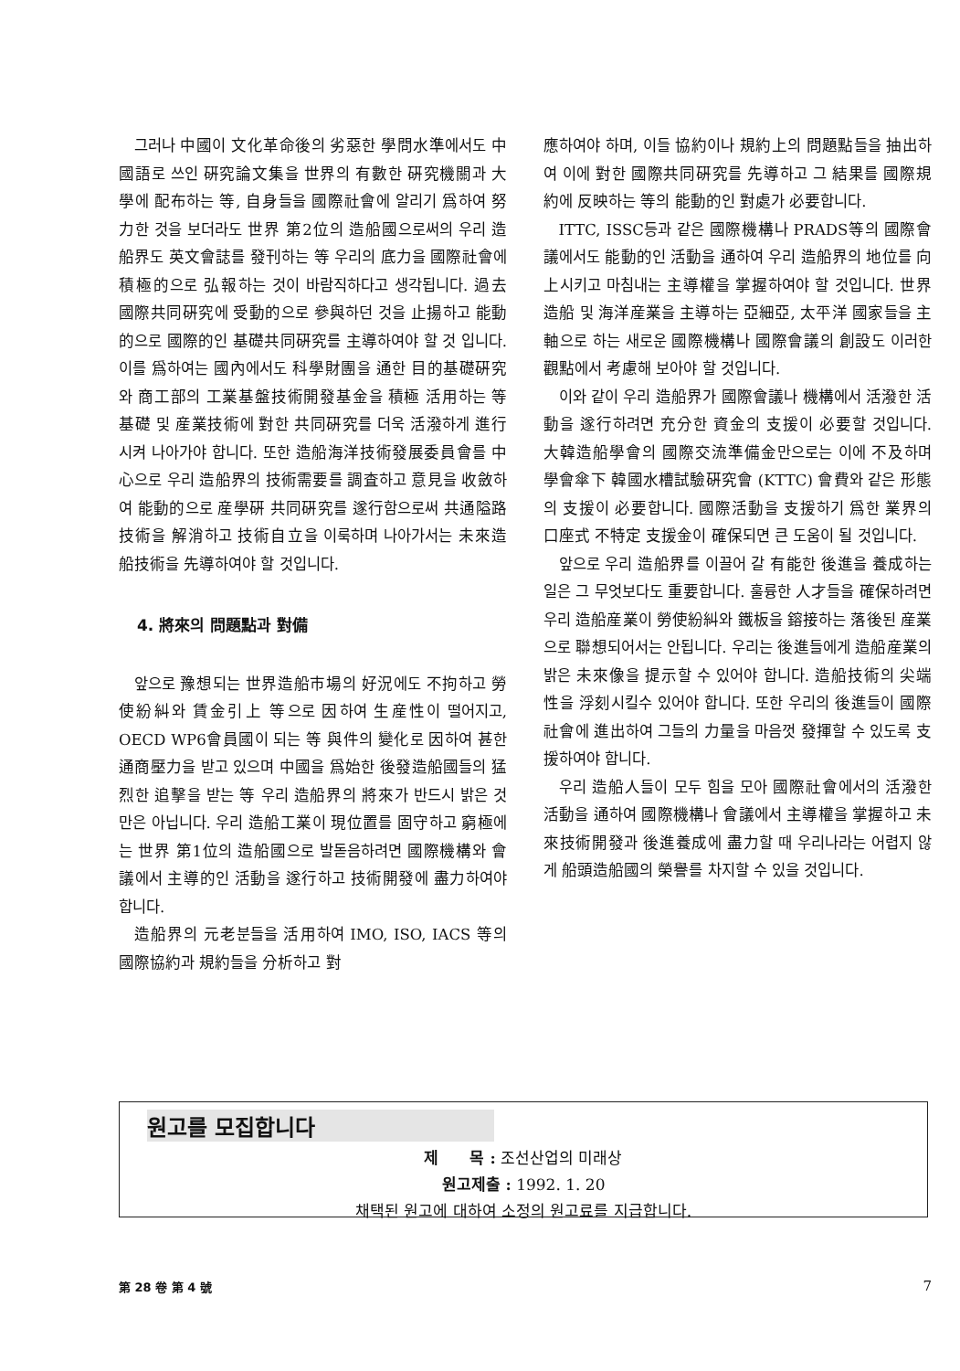그러나 中國이 文化革命後의 劣惡한 學問水準에서도 中國語로 쓰인 硏究論文集을 世界의 有數한 硏究機關과 大學에 配布하는 等, 自身들을 國際社會에 알리기 爲하여 努力한 것을 보더라도 世界 第2位의 造船國으로써의 우리 造船界도 英文會誌를 發刊하는 等 우리의 底力을 國際社會에 積極的으로 弘報하는 것이 바람직하다고 생각됩니다. 過去 國際共同硏究에 受動的으로 參與하던 것을 止揚하고 能動的으로 國際的인 基礎共同硏究를 主導하여야 할 것 입니다. 이를 爲하여는 國內에서도 科學財團을 通한 目的基礎硏究와 商工部의 工業基盤技術開發基金을 積極 活用하는 等 基礎 및 産業技術에 對한 共同硏究를 더욱 活潑하게 進行시켜 나아가야 합니다. 또한 造船海洋技術發展委員會를 中心으로 우리 造船界의 技術需要를 調査하고 意見을 收斂하여 能動的으로 産學硏 共同硏究를 遂行함으로써 共通隘路技術을 解消하고 技術自立을 이룩하며 나아가서는 未來造船技術을 先導하여야 할 것입니다.
4. 將來의 問題點과 對備
앞으로 豫想되는 世界造船市場의 好況에도 不拘하고 勞使紛糾와 賃金引上 等으로 因하여 生産性이 떨어지고, OECD WP6會員國이 되는 等 與件의 變化로 因하여 甚한 通商壓力을 받고 있으며 中國을 爲始한 後發造船國들의 猛烈한 追擊을 받는 等 우리 造船界의 將來가 반드시 밝은 것만은 아닙니다. 우리 造船工業이 現位置를 固守하고 窮極에는 世界 第1位의 造船國으로 발돋음하려면 國際機構와 會議에서 主導的인 活動을 遂行하고 技術開發에 盡力하여야 합니다.
造船界의 元老분들을 活用하여 IMO, ISO, IACS 等의 國際協約과 規約들을 分析하고 對
應하여야 하며, 이들 協約이나 規約上의 問題點들을 抽出하여 이에 對한 國際共同硏究를 先導하고 그 結果를 國際規約에 反映하는 等의 能動的인 對處가 必要합니다.
ITTC, ISSC등과 같은 國際機構나 PRADS等의 國際會議에서도 能動的인 活動을 通하여 우리 造船界의 地位를 向上시키고 마침내는 主導權을 掌握하여야 할 것입니다. 世界 造船 및 海洋産業을 主導하는 亞細亞, 太平洋 國家들을 主軸으로 하는 새로운 國際機構나 國際會議의 創設도 이러한 觀點에서 考慮해 보아야 할 것입니다.
이와 같이 우리 造船界가 國際會議나 機構에서 活潑한 活動을 遂行하려면 充分한 資金의 支援이 必要할 것입니다. 大韓造船學會의 國際交流準備金만으로는 이에 不及하며 學會傘下 韓國水槽試驗硏究會 (KTTC) 會費와 같은 形態의 支援이 必要합니다. 國際活動을 支援하기 爲한 業界의 口座式 不特定 支援金이 確保되면 큰 도움이 될 것입니다.
앞으로 우리 造船界를 이끌어 갈 有能한 後進을 養成하는 일은 그 무엇보다도 重要합니다. 훌륭한 人才들을 確保하려면 우리 造船産業이 勞使紛糾와 鐵板을 鎔接하는 落後된 産業으로 聯想되어서는 안됩니다. 우리는 後進들에게 造船産業의 밝은 未來像을 提示할 수 있어야 합니다. 造船技術의 尖端性을 浮刻시킬수 있어야 합니다. 또한 우리의 後進들이 國際社會에 進出하여 그들의 力量을 마음껏 發揮할 수 있도록 支援하여야 합니다.
우리 造船人들이 모두 힘을 모아 國際社會에서의 活潑한 活動을 通하여 國際機構나 會議에서 主導權을 掌握하고 未來技術開發과 後進養成에 盡力할 때 우리나라는 어렵지 않게 船頭造船國의 榮譽를 차지할 수 있을 것입니다.
원고를 모집합니다
제　　목 : 조선산업의 미래상
원고제출 : 1992. 1. 20
채택된 원고에 대하여 소정의 원고료를 지급합니다.
第 28 卷 第 4 號 7